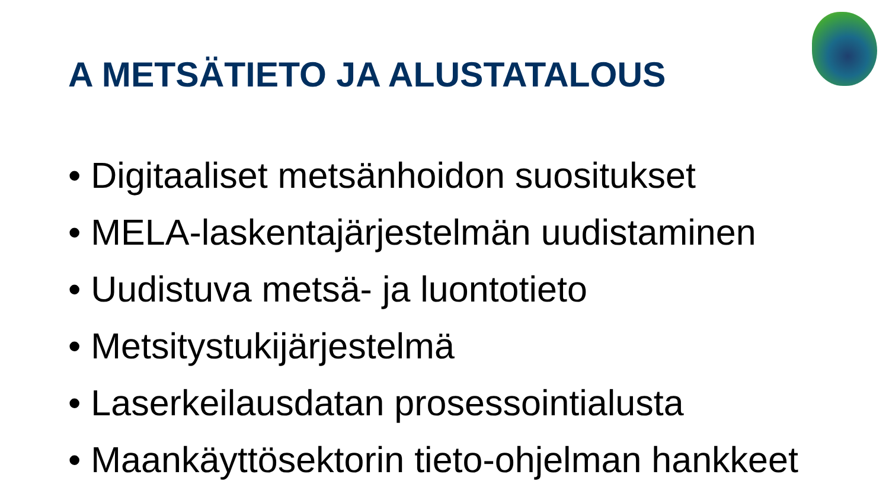A METSÄTIETO JA ALUSTATALOUS
• Digitaaliset metsänhoidon suositukset
• MELA-laskentajärjestelmän uudistaminen
• Uudistuva metsä- ja luontotieto
• Metsitystukijärjestelmä
• Laserkeilausdatan prosessointialusta
• Maankäyttösektorin tieto-ohjelman hankkeet